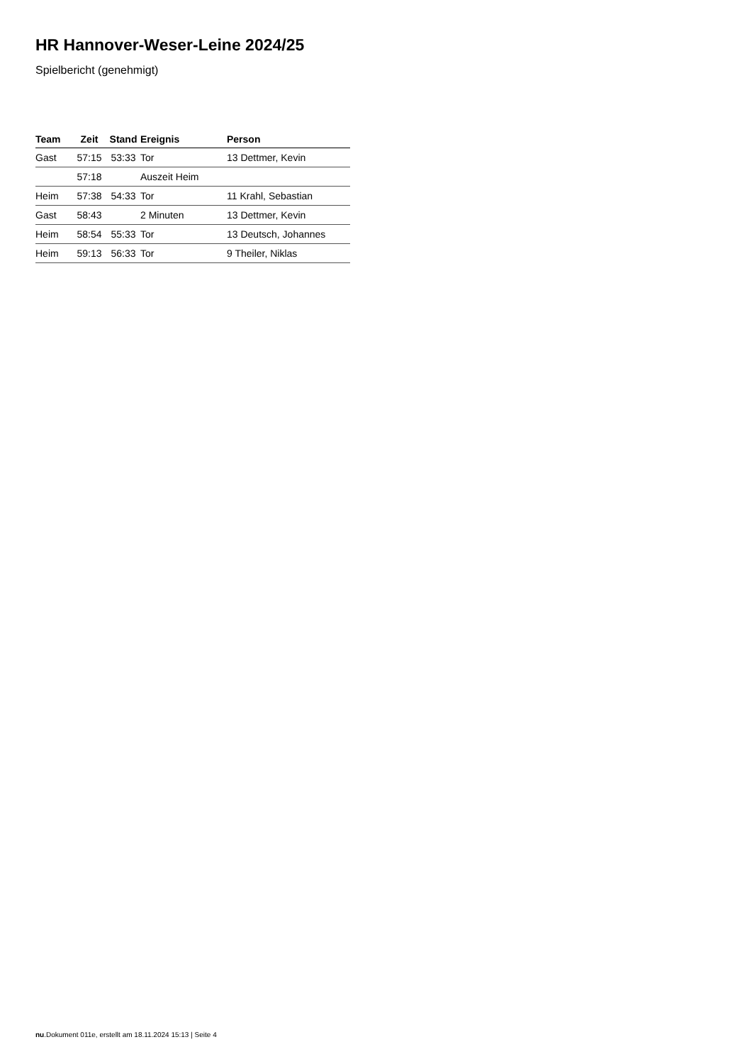HR Hannover-Weser-Leine 2024/25
Spielbericht (genehmigt)
| Team | Zeit | Stand | Ereignis | Person |
| --- | --- | --- | --- | --- |
| Gast | 57:15 | 53:33 | Tor | 13 Dettmer, Kevin |
| | 57:18 | | Auszeit Heim | |
| Heim | 57:38 | 54:33 | Tor | 11 Krahl, Sebastian |
| Gast | 58:43 | | 2 Minuten | 13 Dettmer, Kevin |
| Heim | 58:54 | 55:33 | Tor | 13 Deutsch, Johannes |
| Heim | 59:13 | 56:33 | Tor | 9 Theiler, Niklas |
nu.Dokument 011e, erstellt am 18.11.2024 15:13 | Seite 4